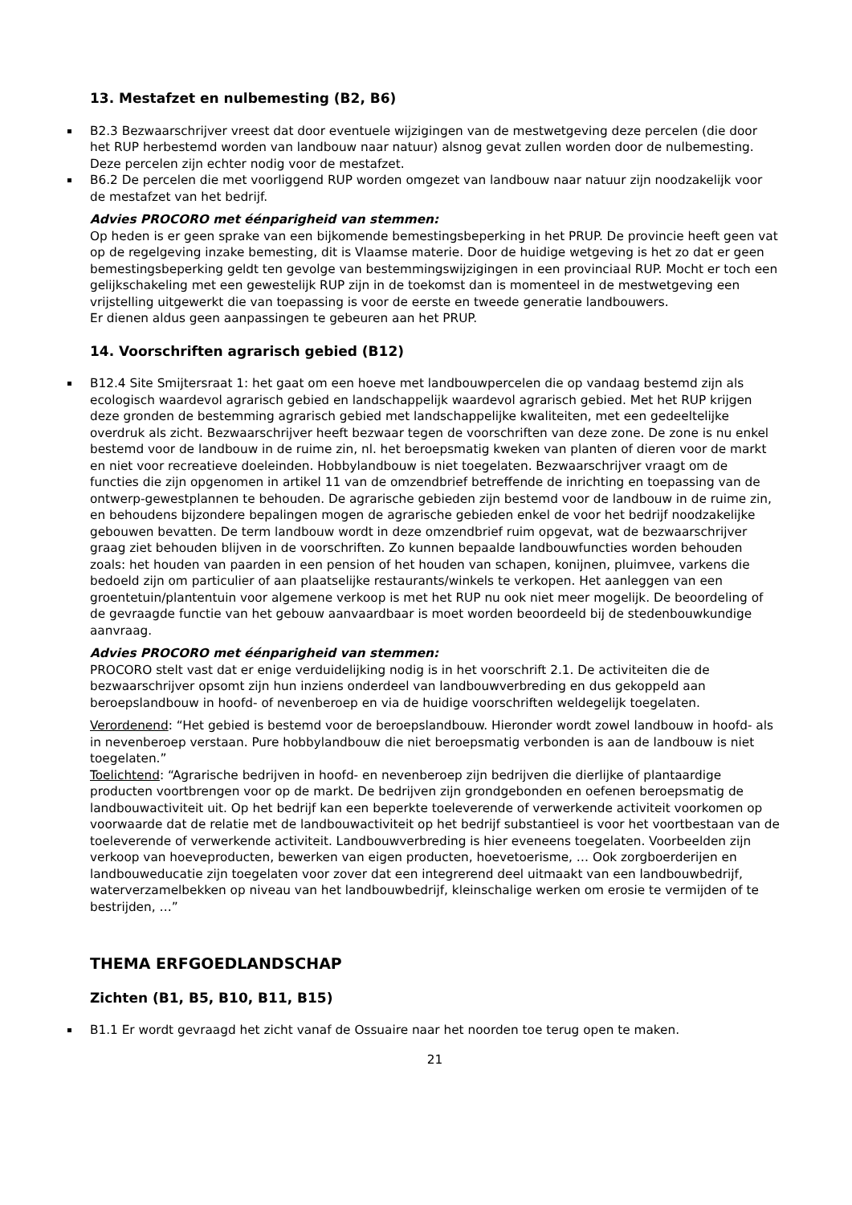13. Mestafzet en nulbemesting (B2, B6)
B2.3 Bezwaarschrijver vreest dat door eventuele wijzigingen van de mestwetgeving deze percelen (die door het RUP herbestemd worden van landbouw naar natuur) alsnog gevat zullen worden door de nulbemesting. Deze percelen zijn echter nodig voor de mestafzet.
B6.2 De percelen die met voorliggend RUP worden omgezet van landbouw naar natuur zijn noodzakelijk voor de mestafzet van het bedrijf.
Advies PROCORO met éénparigheid van stemmen:
Op heden is er geen sprake van een bijkomende bemestingsbeperking in het PRUP. De provincie heeft geen vat op de regelgeving inzake bemesting, dit is Vlaamse materie. Door de huidige wetgeving is het zo dat er geen bemestingsbeperking geldt ten gevolge van bestemmingswijzigingen in een provinciaal RUP. Mocht er toch een gelijkschakeling met een gewestelijk RUP zijn in de toekomst dan is momenteel in de mestwetgeving een vrijstelling uitgewerkt die van toepassing is voor de eerste en tweede generatie landbouwers.
Er dienen aldus geen aanpassingen te gebeuren aan het PRUP.
14. Voorschriften agrarisch gebied (B12)
B12.4 Site Smijtersraat 1: het gaat om een hoeve met landbouwpercelen die op vandaag bestemd zijn als ecologisch waardevol agrarisch gebied en landschappelijk waardevol agrarisch gebied. Met het RUP krijgen deze gronden de bestemming agrarisch gebied met landschappelijke kwaliteiten, met een gedeeltelijke overdruk als zicht. Bezwaarschrijver heeft bezwaar tegen de voorschriften van deze zone. De zone is nu enkel bestemd voor de landbouw in de ruime zin, nl. het beroepsmatig kweken van planten of dieren voor de markt en niet voor recreatieve doeleinden. Hobbylandbouw is niet toegelaten. Bezwaarschrijver vraagt om de functies die zijn opgenomen in artikel 11 van de omzendbrief betreffende de inrichting en toepassing van de ontwerp-gewestplannen te behouden. De agrarische gebieden zijn bestemd voor de landbouw in de ruime zin, en behoudens bijzondere bepalingen mogen de agrarische gebieden enkel de voor het bedrijf noodzakelijke gebouwen bevatten. De term landbouw wordt in deze omzendbrief ruim opgevat, wat de bezwaarschrijver graag ziet behouden blijven in de voorschriften. Zo kunnen bepaalde landbouwfuncties worden behouden zoals: het houden van paarden in een pension of het houden van schapen, konijnen, pluimvee, varkens die bedoeld zijn om particulier of aan plaatselijke restaurants/winkels te verkopen. Het aanleggen van een groentetuin/plantentuin voor algemene verkoop is met het RUP nu ook niet meer mogelijk. De beoordeling of de gevraagde functie van het gebouw aanvaardbaar is moet worden beoordeeld bij de stedenbouwkundige aanvraag.
Advies PROCORO met éénparigheid van stemmen:
PROCORO stelt vast dat er enige verduidelijking nodig is in het voorschrift 2.1. De activiteiten die de bezwaarschrijver opsomt zijn hun inziens onderdeel van landbouwverbreding en dus gekoppeld aan beroepslandbouw in hoofd- of nevenberoep en via de huidige voorschriften weldegelijk toegelaten.
Verordenend: “Het gebied is bestemd voor de beroepslandbouw. Hieronder wordt zowel landbouw in hoofd- als in nevenberoep verstaan. Pure hobbylandbouw die niet beroepsmatig verbonden is aan de landbouw is niet toegelaten.”
Toelichtend: “Agrarische bedrijven in hoofd- en nevenberoep zijn bedrijven die dierlijke of plantaardige producten voortbrengen voor op de markt. De bedrijven zijn grondgebonden en oefenen beroepsmatig de landbouwactiviteit uit. Op het bedrijf kan een beperkte toeleverende of verwerkende activiteit voorkomen op voorwaarde dat de relatie met de landbouwactiviteit op het bedrijf substantieel is voor het voortbestaan van de toeleverende of verwerkende activiteit. Landbouwverbreding is hier eveneens toegelaten. Voorbeelden zijn verkoop van hoeveproducten, bewerken van eigen producten, hoevetoerisme, … Ook zorgboerderijen en landbouweducatie zijn toegelaten voor zover dat een integrerend deel uitmaakt van een landbouwbedrijf, waterverzamelbekken op niveau van het landbouwbedrijf, kleinschalige werken om erosie te vermijden of te bestrijden, …”
THEMA ERFGOEDLANDSCHAP
Zichten (B1, B5, B10, B11, B15)
B1.1 Er wordt gevraagd het zicht vanaf de Ossuaire naar het noorden toe terug open te maken.
21